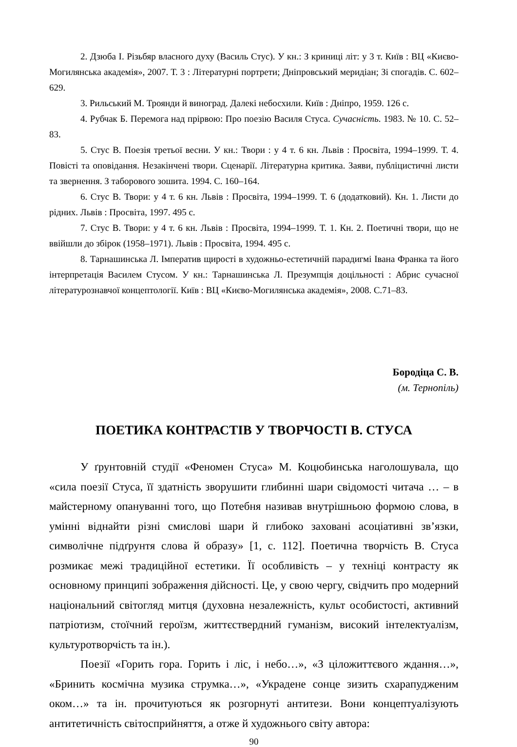2. Дзюба І. Різьбяр власного духу (Василь Стус). У кн.: З криниці літ: у 3 т. Київ : ВЦ «Києво-Могилянська академія», 2007. Т. 3 : Літературні портрети; Дніпровський меридіан; Зі спогадів. С. 602–629.
3. Рильський М. Троянди й виноград. Далекі небосхили. Київ : Дніпро, 1959. 126 с.
4. Рубчак Б. Перемога над прірвою: Про поезію Василя Стуса. Сучасність. 1983. № 10. С. 52–83.
5. Стус В. Поезія третьої весни. У кн.: Твори : у 4 т. 6 кн. Львів : Просвіта, 1994–1999. Т. 4. Повісті та оповідання. Незакінчені твори. Сценарії. Літературна критика. Заяви, публіцистичні листи та звернення. З таборового зошита. 1994. С. 160–164.
6. Стус В. Твори: у 4 т. 6 кн. Львів : Просвіта, 1994–1999. Т. 6 (додатковий). Кн. 1. Листи до рідних. Львів : Просвіта, 1997. 495 с.
7. Стус В. Твори: у 4 т. 6 кн. Львів : Просвіта, 1994–1999. Т. 1. Кн. 2. Поетичні твори, що не ввійшли до збірок (1958–1971). Львів : Просвіта, 1994. 495 с.
8. Тарнашинська Л. Імператив щирості в художньо-естетичній парадигмі Івана Франка та його інтерпретація Василем Стусом. У кн.: Тарнашинська Л. Презумпція доцільності : Абрис сучасної літературознавчої концептології. Київ : ВЦ «Києво-Могилянська академія», 2008. С.71–83.
Бородіца С. В.
(м. Тернопіль)
ПОЕТИКА КОНТРАСТІВ У ТВОРЧОСТІ В. СТУСА
У ґрунтовній студії «Феномен Стуса» М. Коцюбинська наголошувала, що «сила поезії Стуса, її здатність зворушити глибинні шари свідомості читача … – в майстерному опануванні того, що Потебня називав внутрішньою формою слова, в умінні віднайти різні смислові шари й глибоко заховані асоціативні зв’язки, символічне підґрунтя слова й образу» [1, с. 112]. Поетична творчість В. Стуса розмикає межі традиційної естетики. Її особливість – у техніці контрасту як основному принципі зображення дійсності. Це, у свою чергу, свідчить про модерний національний світогляд митця (духовна незалежність, культ особистості, активний патріотизм, стоїчний героїзм, життєствердний гуманізм, високий інтелектуалізм, культуротворчість та ін.).
Поезії «Горить гора. Горить і ліс, і небо…», «З ціложиттєвого ждання…», «Бринить космічна музика струмка…», «Украдене сонце зизить схарапудженим оком…» та ін. прочитуються як розгорнуті антитези. Вони концептуалізують антитетичність світосприйняття, а отже й художнього світу автора:
90